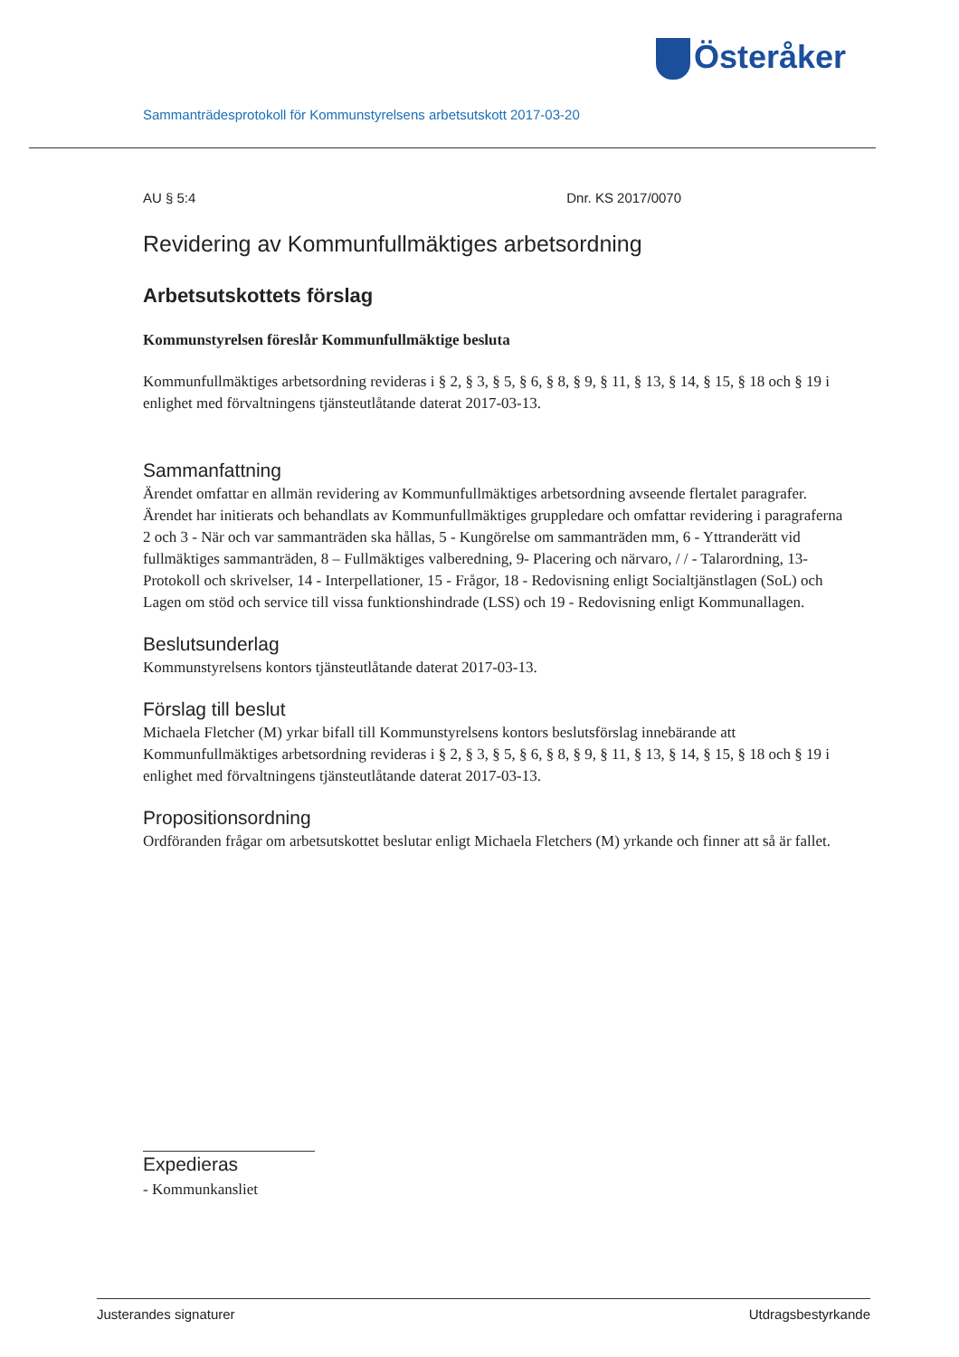Österåker
Sammanträdesprotokoll för Kommunstyrelsens arbetsutskott 2017-03-20
AU § 5:4 Dnr. KS 2017/0070
Revidering av Kommunfullmäktiges arbetsordning
Arbetsutskottets förslag
Kommunstyrelsen föreslår Kommunfullmäktige besluta
Kommunfullmäktiges arbetsordning revideras i § 2, § 3, § 5, § 6, § 8, § 9, § 11, § 13, § 14, § 15, § 18 och § 19 i enlighet med förvaltningens tjänsteutlåtande daterat 2017-03-13.
Sammanfattning
Ärendet omfattar en allmän revidering av Kommunfullmäktiges arbetsordning avseende flertalet paragrafer. Ärendet har initierats och behandlats av Kommunfullmäktiges gruppledare och omfattar revidering i paragraferna 2 och 3 - När och var sammanträden ska hållas, 5 - Kungörelse om sammanträden mm, 6 - Yttranderätt vid fullmäktiges sammanträden, 8 – Fullmäktiges valberedning, 9- Placering och närvaro, / / - Talarordning, 13- Protokoll och skrivelser, 14 - Interpellationer, 15 - Frågor, 18 - Redovisning enligt Socialtjänstlagen (SoL) och Lagen om stöd och service till vissa funktionshindrade (LSS) och 19 - Redovisning enligt Kommunallagen.
Beslutsunderlag
Kommunstyrelsens kontors tjänsteutlåtande daterat 2017-03-13.
Förslag till beslut
Michaela Fletcher (M) yrkar bifall till Kommunstyrelsens kontors beslutsförslag innebärande att Kommunfullmäktiges arbetsordning revideras i § 2, § 3, § 5, § 6, § 8, § 9, § 11, § 13, § 14, § 15, § 18 och § 19 i enlighet med förvaltningens tjänsteutlåtande daterat 2017-03-13.
Propositionsordning
Ordföranden frågar om arbetsutskottet beslutar enligt Michaela Fletchers (M) yrkande och finner att så är fallet.
Expedieras
- Kommunkansliet
Justerandes signaturer Utdragsbestyrkande